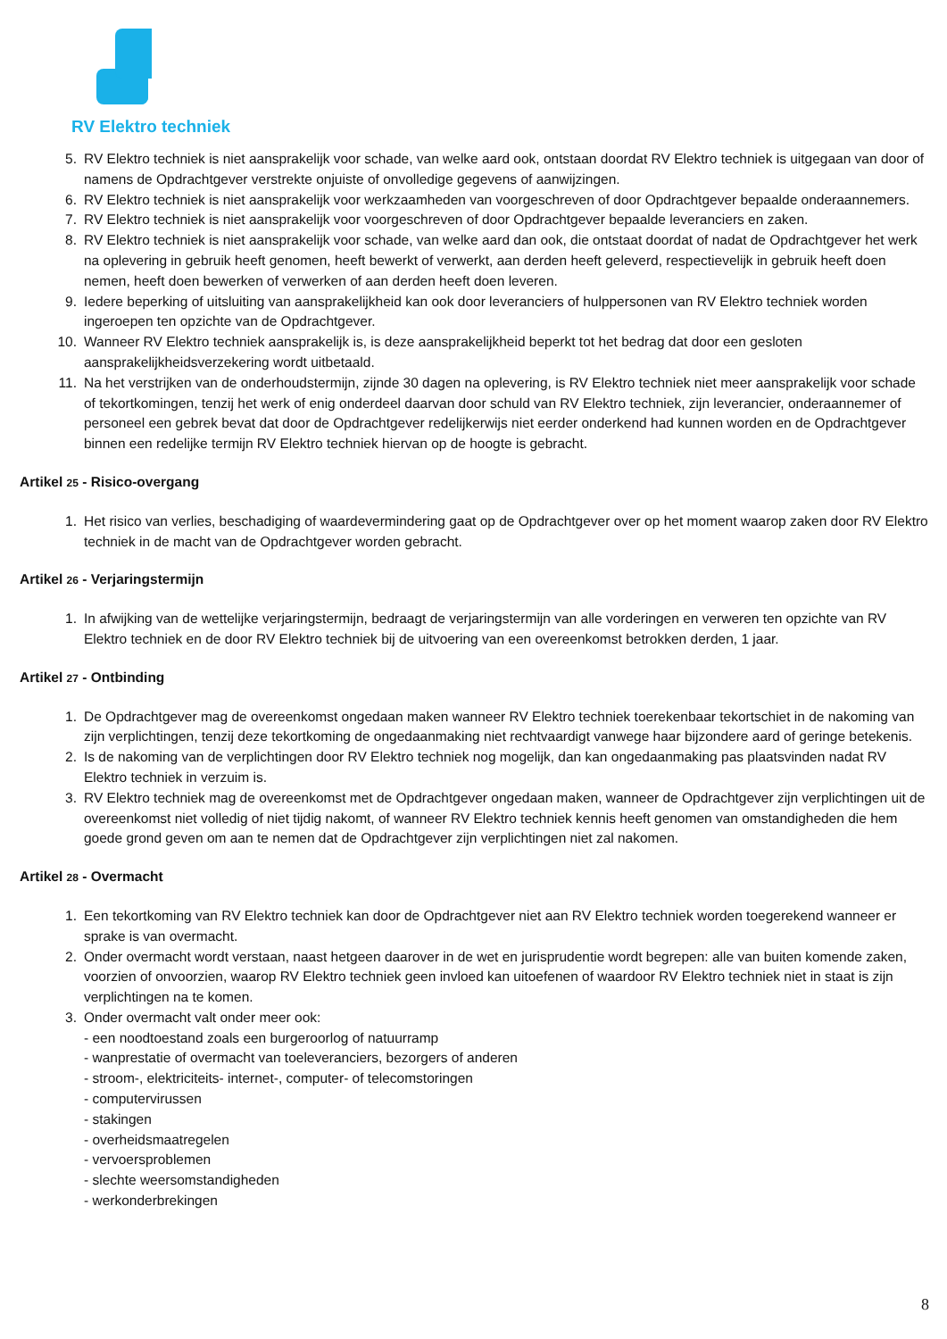RV Elektro techniek
5. RV Elektro techniek is niet aansprakelijk voor schade, van welke aard ook, ontstaan doordat RV Elektro techniek is uitgegaan van door of namens de Opdrachtgever verstrekte onjuiste of onvolledige gegevens of aanwijzingen.
6. RV Elektro techniek is niet aansprakelijk voor werkzaamheden van voorgeschreven of door Opdrachtgever bepaalde onderaannemers.
7. RV Elektro techniek is niet aansprakelijk voor voorgeschreven of door Opdrachtgever bepaalde leveranciers en zaken.
8. RV Elektro techniek is niet aansprakelijk voor schade, van welke aard dan ook, die ontstaat doordat of nadat de Opdrachtgever het werk na oplevering in gebruik heeft genomen, heeft bewerkt of verwerkt, aan derden heeft geleverd, respectievelijk in gebruik heeft doen nemen, heeft doen bewerken of verwerken of aan derden heeft doen leveren.
9. Iedere beperking of uitsluiting van aansprakelijkheid kan ook door leveranciers of hulppersonen van RV Elektro techniek worden ingeroepen ten opzichte van de Opdrachtgever.
10. Wanneer RV Elektro techniek aansprakelijk is, is deze aansprakelijkheid beperkt tot het bedrag dat door een gesloten aansprakelijkheidsverzekering wordt uitbetaald.
11. Na het verstrijken van de onderhoudstermijn, zijnde 30 dagen na oplevering, is RV Elektro techniek niet meer aansprakelijk voor schade of tekortkomingen, tenzij het werk of enig onderdeel daarvan door schuld van RV Elektro techniek, zijn leverancier, onderaannemer of personeel een gebrek bevat dat door de Opdrachtgever redelijkerwijs niet eerder onderkend had kunnen worden en de Opdrachtgever binnen een redelijke termijn RV Elektro techniek hiervan op de hoogte is gebracht.
Artikel 25 - Risico-overgang
1. Het risico van verlies, beschadiging of waardevermindering gaat op de Opdrachtgever over op het moment waarop zaken door RV Elektro techniek in de macht van de Opdrachtgever worden gebracht.
Artikel 26 - Verjaringstermijn
1. In afwijking van de wettelijke verjaringstermijn, bedraagt de verjaringstermijn van alle vorderingen en verweren ten opzichte van RV Elektro techniek en de door RV Elektro techniek bij de uitvoering van een overeenkomst betrokken derden, 1 jaar.
Artikel 27 - Ontbinding
1. De Opdrachtgever mag de overeenkomst ongedaan maken wanneer RV Elektro techniek toerekenbaar tekortschiet in de nakoming van zijn verplichtingen, tenzij deze tekortkoming de ongedaanmaking niet rechtvaardigt vanwege haar bijzondere aard of geringe betekenis.
2. Is de nakoming van de verplichtingen door RV Elektro techniek nog mogelijk, dan kan ongedaanmaking pas plaatsvinden nadat RV Elektro techniek in verzuim is.
3. RV Elektro techniek mag de overeenkomst met de Opdrachtgever ongedaan maken, wanneer de Opdrachtgever zijn verplichtingen uit de overeenkomst niet volledig of niet tijdig nakomt, of wanneer RV Elektro techniek kennis heeft genomen van omstandigheden die hem goede grond geven om aan te nemen dat de Opdrachtgever zijn verplichtingen niet zal nakomen.
Artikel 28 - Overmacht
1. Een tekortkoming van RV Elektro techniek kan door de Opdrachtgever niet aan RV Elektro techniek worden toegerekend wanneer er sprake is van overmacht.
2. Onder overmacht wordt verstaan, naast hetgeen daarover in de wet en jurisprudentie wordt begrepen: alle van buiten komende zaken, voorzien of onvoorzien, waarop RV Elektro techniek geen invloed kan uitoefenen of waardoor RV Elektro techniek niet in staat is zijn verplichtingen na te komen.
3. Onder overmacht valt onder meer ook:
- een noodtoestand zoals een burgeroorlog of natuurramp
- wanprestatie of overmacht van toeleveranciers, bezorgers of anderen
- stroom-, elektriciteits- internet-, computer- of telecomstoringen
- computervirussen
- stakingen
- overheidsmaatregelen
- vervoersproblemen
- slechte weersomstandigheden
- werkonderbrekingen
8